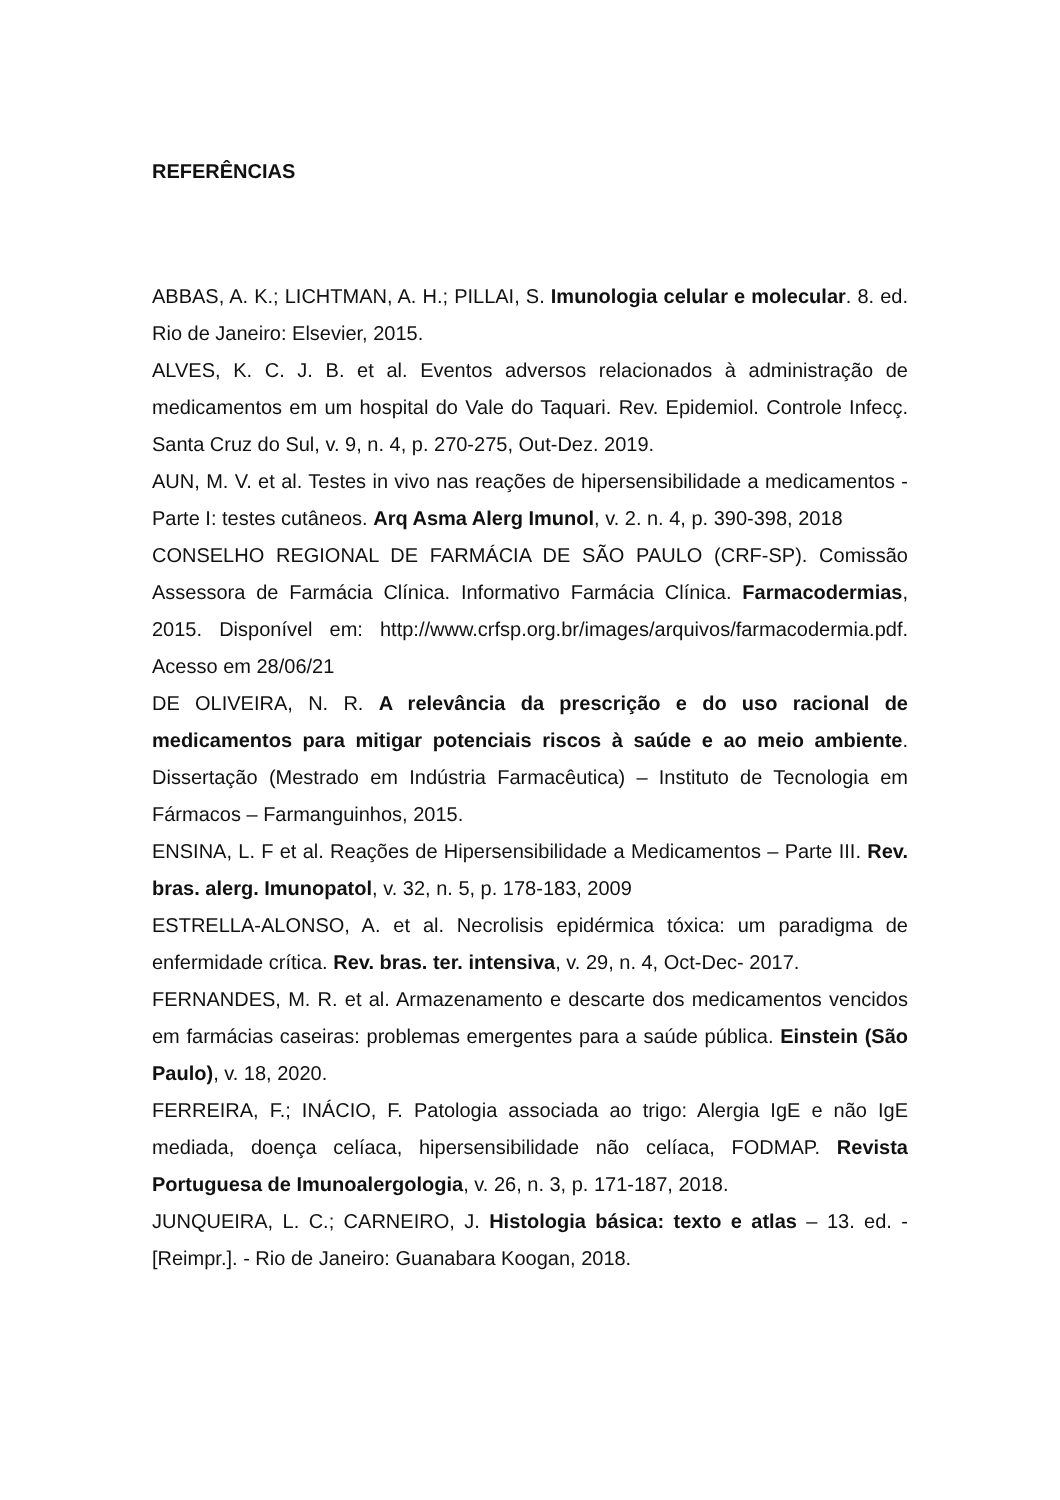REFERÊNCIAS
ABBAS, A. K.; LICHTMAN, A. H.; PILLAI, S. Imunologia celular e molecular. 8. ed. Rio de Janeiro: Elsevier, 2015.
ALVES, K. C. J. B. et al. Eventos adversos relacionados à administração de medicamentos em um hospital do Vale do Taquari. Rev. Epidemiol. Controle Infecç. Santa Cruz do Sul, v. 9, n. 4, p. 270-275, Out-Dez. 2019.
AUN, M. V. et al. Testes in vivo nas reações de hipersensibilidade a medicamentos - Parte I: testes cutâneos. Arq Asma Alerg Imunol, v. 2. n. 4, p. 390-398, 2018
CONSELHO REGIONAL DE FARMÁCIA DE SÃO PAULO (CRF-SP). Comissão Assessora de Farmácia Clínica. Informativo Farmácia Clínica. Farmacodermias, 2015. Disponível em: http://www.crfsp.org.br/images/arquivos/farmacodermia.pdf. Acesso em 28/06/21
DE OLIVEIRA, N. R. A relevância da prescrição e do uso racional de medicamentos para mitigar potenciais riscos à saúde e ao meio ambiente. Dissertação (Mestrado em Indústria Farmacêutica) – Instituto de Tecnologia em Fármacos – Farmanguinhos, 2015.
ENSINA, L. F et al. Reações de Hipersensibilidade a Medicamentos – Parte III. Rev. bras. alerg. Imunopatol, v. 32, n. 5, p. 178-183, 2009
ESTRELLA-ALONSO, A. et al. Necrolisis epidérmica tóxica: um paradigma de enfermidade crítica. Rev. bras. ter. intensiva, v. 29, n. 4, Oct-Dec- 2017.
FERNANDES, M. R. et al. Armazenamento e descarte dos medicamentos vencidos em farmácias caseiras: problemas emergentes para a saúde pública. Einstein (São Paulo), v. 18, 2020.
FERREIRA, F.; INÁCIO, F. Patologia associada ao trigo: Alergia IgE e não IgE mediada, doença celíaca, hipersensibilidade não celíaca, FODMAP. Revista Portuguesa de Imunoalergologia, v. 26, n. 3, p. 171-187, 2018.
JUNQUEIRA, L. C.; CARNEIRO, J. Histologia básica: texto e atlas – 13. ed. - [Reimpr.]. - Rio de Janeiro: Guanabara Koogan, 2018.